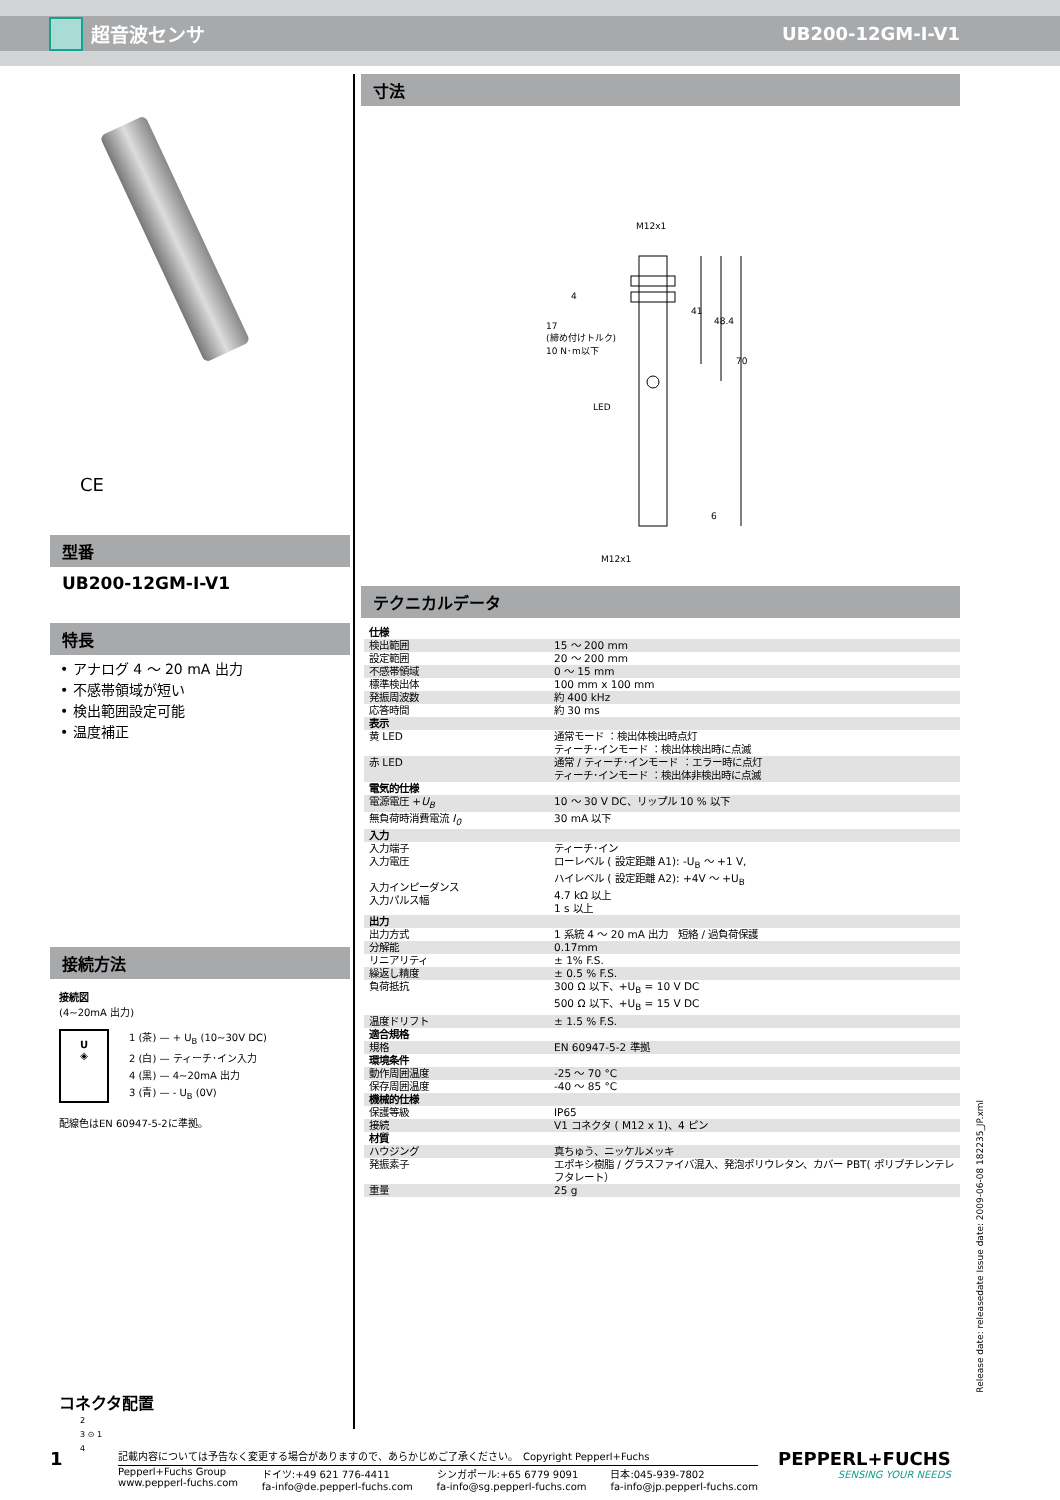超音波センサ UB200-12GM-I-V1
CE
型番
UB200-12GM-I-V1
特長
• アナログ 4 ～ 20 mA 出力
• 不感帯領域が短い
• 検出範囲設定可能
• 温度補正
接続方法
接続図
(4~20mA 出力)
U
◈
1 (茶) — + U<sub>B</sub> (10~30V DC)
2 (白) — ティーチ･イン入力
4 (黒) — 4~20mA 出力
3 (青) — - U<sub>B</sub> (0V)
配線色はEN 60947-5-2に準拠。
コネクタ配置
2
3 ⊙ 1
4
寸法
M12x1
17
(締め付けトルク)
10 N･m以下
LED
M12x1
41
48.4
70
4
6
テクニカルデータ
| 仕様 | |
| 検出範囲 | 15 ～ 200 mm |
| 設定範囲 | 20 ～ 200 mm |
| 不感帯領域 | 0 ～ 15 mm |
| 標準検出体 | 100 mm x 100 mm |
| 発振周波数 | 約 400 kHz |
| 応答時間 | 約 30 ms |
| 表示 | |
| 黄 LED | 通常モード ：検出体検出時点灯 ティーチ･インモード ：検出体検出時に点滅 |
| 赤 LED | 通常 / ティーチ･インモード ：エラー時に点灯 ティーチ･インモード ：検出体非検出時に点滅 |
| 電気的仕様 | |
| 電源電圧 + U<sub>B</sub> | 10 ～ 30 V DC、リップル 10 % 以下 |
| 無負荷時消費電流 I<sub>0</sub> | 30 mA 以下 |
| 入力 | |
| 入力端子 入力電圧 入力インピーダンス 入力パルス幅 | ティーチ･イン ローレベル ( 設定距離 A1): -U<sub>B</sub> ～ +1 V, ハイレベル ( 設定距離 A2): +4V ～ +U<sub>B</sub> 4.7 kΩ 以上 1 s 以上 |
| 出力 | |
| 出力方式 | 1 系統 4 ～ 20 mA 出力 短絡 / 過負荷保護 |
| 分解能 | 0.17mm |
| リニアリティ | ± 1% F.S. |
| 繰返し精度 | ± 0.5 % F.S. |
| 負荷抵抗 | 300 Ω 以下、+U<sub>B</sub> = 10 V DC 500 Ω 以下、+U<sub>B</sub> = 15 V DC |
| 温度ドリフト | ± 1.5 % F.S. |
| 適合規格 | |
| 規格 | EN 60947-5-2 準拠 |
| 環境条件 | |
| 動作周囲温度 | -25 ～ 70 °C |
| 保存周囲温度 | -40 ～ 85 °C |
| 機械的仕様 | |
| 保護等級 | IP65 |
| 接続 | V1 コネクタ ( M12 x 1)、4 ピン |
| 材質 | |
| ハウジング | 真ちゅう、ニッケルメッキ |
| 発振素子 | エポキシ樹脂 / グラスファイバ混入、発泡ポリウレタン、カバー PBT( ポリブチレンテレフタレート） |
| 重量 | 25 g |
Release date: releasedate Issue date: 2009-06-08 182235_JP.xml
1
記載内容については予告なく変更する場合がありますので、あらかじめご了承ください。　Copyright Pepperl+Fuchs
Pepperl+Fuchs Group
www.pepperl-fuchs.com ドイツ:+49 621 776-4411
fa-info@de.pepperl-fuchs.com シンガポール:+65 6779 9091
fa-info@sg.pepperl-fuchs.com 日本:045-939-7802
fa-info@jp.pepperl-fuchs.com
PEPPERL+FUCHS
SENSING YOUR NEEDS